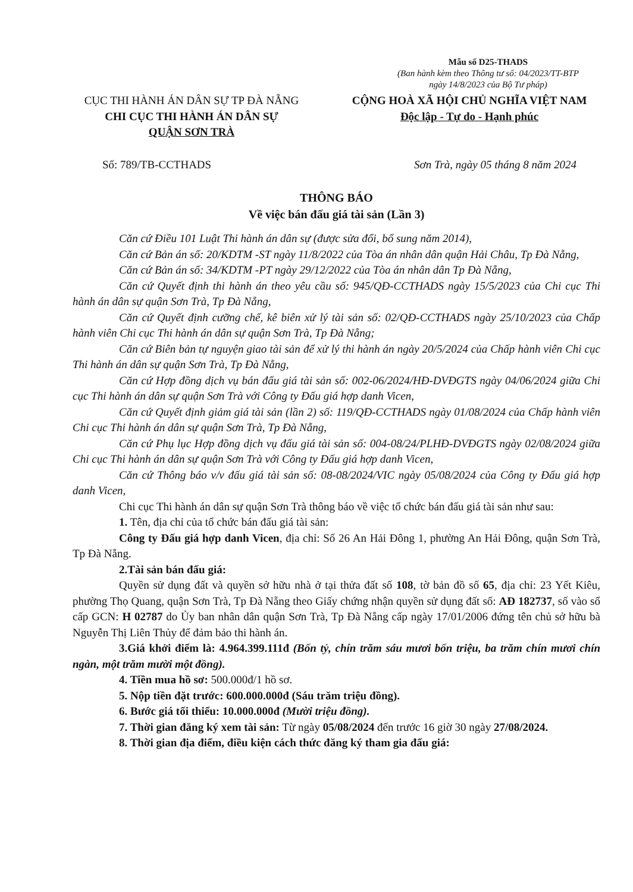Mẫu số D25-THADS
(Ban hành kèm theo Thông tư số: 04/2023/TT-BTP
ngày 14/8/2023 của Bộ Tư pháp)
CỤC THI HÀNH ÁN DÂN SỰ TP ĐÀ NẴNG
CHI CỤC THI HÀNH ÁN DÂN SỰ
QUẬN SƠN TRÀ
CỘNG HOÀ XÃ HỘI CHỦ NGHĨA VIỆT NAM
Độc lập - Tự do - Hạnh phúc
Số: 789/TB-CCTHADS Sơn Trà, ngày 05 tháng 8 năm 2024
THÔNG BÁO
Về việc bán đấu giá tài sản (Lần 3)
Căn cứ Điều 101 Luật Thi hành án dân sự (được sửa đổi, bổ sung năm 2014),
Căn cứ Bản án số: 20/KDTM -ST ngày 11/8/2022 của Tòa án nhân dân quận Hải Châu, Tp Đà Nẵng,
Căn cứ Bản án số: 34/KDTM -PT ngày 29/12/2022 của Tòa án nhân dân Tp Đà Nẵng,
Căn cứ Quyết định thi hành án theo yêu cầu số: 945/QĐ-CCTHADS ngày 15/5/2023 của Chi cục Thi hành án dân sự quận Sơn Trà, Tp Đà Nẵng,
Căn cứ Quyết định cưỡng chế, kê biên xử lý tài sản số: 02/QĐ-CCTHADS ngày 25/10/2023 của Chấp hành viên Chi cục Thi hành án dân sự quận Sơn Trà, Tp Đà Nẵng;
Căn cứ Biên bản tự nguyện giao tài sản để xử lý thi hành án ngày 20/5/2024 của Chấp hành viên Chi cục Thi hành án dân sự quận Sơn Trà, Tp Đà Nẵng,
Căn cứ Hợp đồng dịch vụ bán đấu giá tài sản số: 002-06/2024/HĐ-DVĐGTS ngày 04/06/2024 giữa Chi cục Thi hành án dân sự quận Sơn Trà với Công ty Đấu giá hợp danh Vicen,
Căn cứ Quyết định giảm giá tài sản (lần 2) số: 119/QĐ-CCTHADS ngày 01/08/2024 của Chấp hành viên Chi cục Thi hành án dân sự quận Sơn Trà, Tp Đà Nẵng,
Căn cứ Phụ lục Hợp đồng dịch vụ đấu giá tài sản số: 004-08/24/PLHĐ-DVĐGTS ngày 02/08/2024 giữa Chi cục Thi hành án dân sự quận Sơn Trà với Công ty Đấu giá hợp danh Vicen,
Căn cứ Thông báo v/v đấu giá tài sản số: 08-08/2024/VIC ngày 05/08/2024 của Công ty Đấu giá hợp danh Vicen,
Chi cục Thi hành án dân sự quận Sơn Trà thông báo về việc tổ chức bán đấu giá tài sản như sau:
1. Tên, địa chỉ của tổ chức bán đấu giá tài sản:
Công ty Đấu giá hợp danh Vicen, địa chỉ: Số 26 An Hải Đông 1, phường An Hải Đông, quận Sơn Trà, Tp Đà Nẵng.
2.Tài sản bán đấu giá:
Quyền sử dụng đất và quyền sở hữu nhà ở tại thửa đất số 108, tờ bản đồ số 65, địa chỉ: 23 Yết Kiêu, phường Thọ Quang, quận Sơn Trà, Tp Đà Nẵng theo Giấy chứng nhận quyền sử dụng đất số: AĐ 182737, số vào sổ cấp GCN: H 02787 do Ủy ban nhân dân quận Sơn Trà, Tp Đà Nẵng cấp ngày 17/01/2006 đứng tên chủ sở hữu bà Nguyễn Thị Liên Thủy để đảm bảo thi hành án.
3.Giá khởi điểm là: 4.964.399.111đ (Bốn tỷ, chín trăm sáu mươi bốn triệu, ba trăm chín mươi chín ngàn, một trăm mười một đồng).
4. Tiền mua hồ sơ: 500.000đ/1 hồ sơ.
5. Nộp tiền đặt trước: 600.000.000đ (Sáu trăm triệu đồng).
6. Bước giá tối thiểu: 10.000.000đ (Mười triệu đồng).
7. Thời gian đăng ký xem tài sản: Từ ngày 05/08/2024 đến trước 16 giờ 30 ngày 27/08/2024.
8. Thời gian địa điểm, điều kiện cách thức đăng ký tham gia đấu giá: